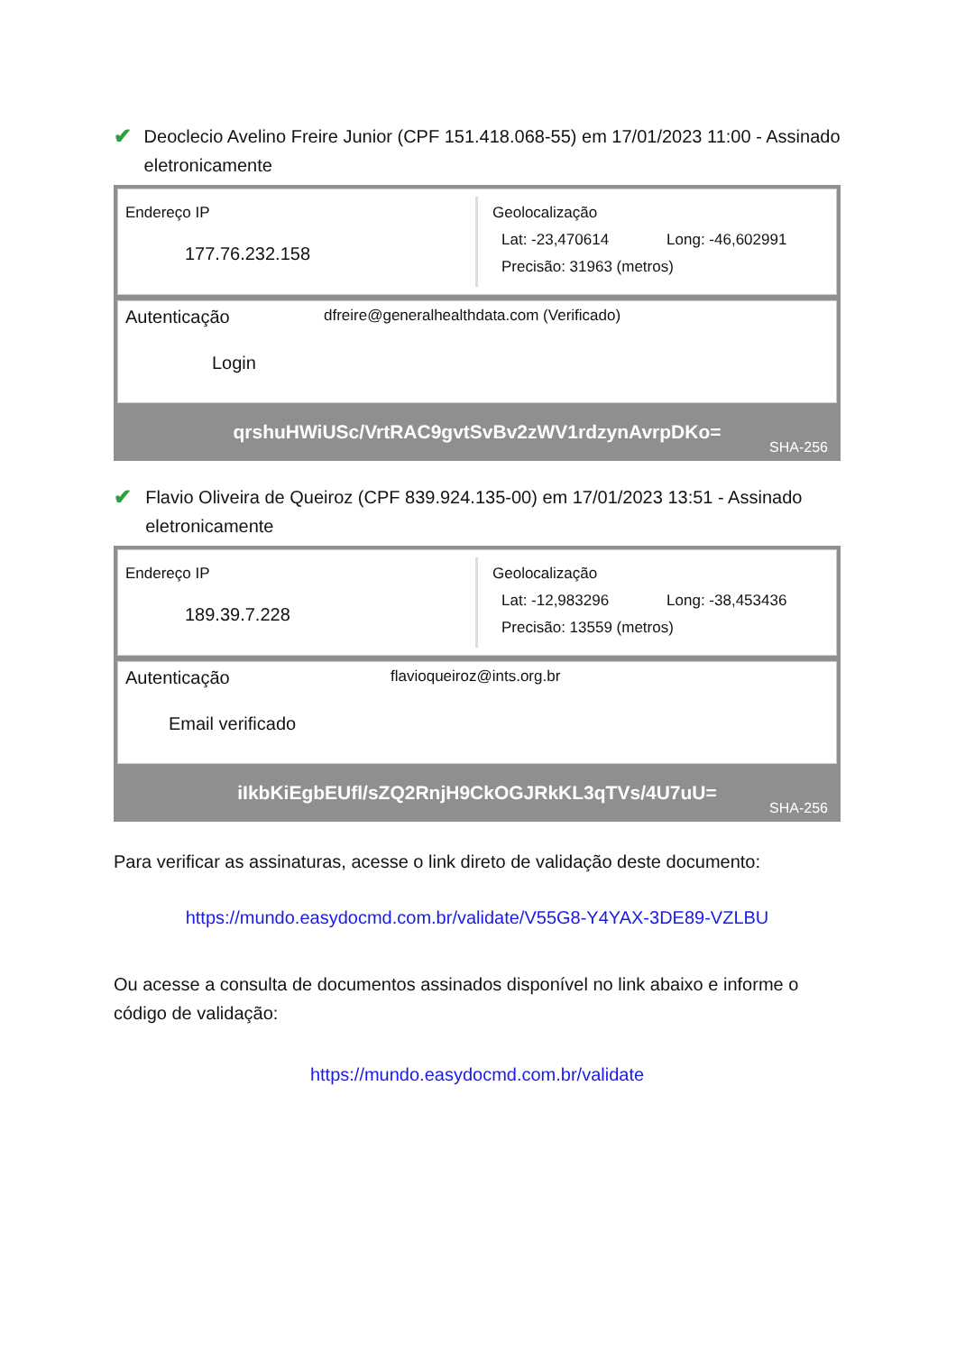✔
Deoclecio Avelino Freire Junior (CPF 151.418.068-55) em 17/01/2023 11:00 - Assinado eletronicamente
Endereço IP
177.76.232.158
Geolocalização
Lat: -23,470614 Long: -46,602991
Precisão: 31963 (metros)
Autenticação
Login
dfreire@generalhealthdata.com (Verificado)
qrshuHWiUSc/VrtRAC9gvtSvBv2zWV1rdzynAvrpDKo=
SHA-256
✔
Flavio Oliveira de Queiroz (CPF 839.924.135-00) em 17/01/2023 13:51 - Assinado eletronicamente
Endereço IP
189.39.7.228
Geolocalização
Lat: -12,983296 Long: -38,453436
Precisão: 13559 (metros)
Autenticação
Email verificado
flavioqueiroz@ints.org.br
iIkbKiEgbEUfl/sZQ2RnjH9CkOGJRkKL3qTVs/4U7uU=
SHA-256
Para verificar as assinaturas, acesse o link direto de validação deste documento:
https://mundo.easydocmd.com.br/validate/V55G8-Y4YAX-3DE89-VZLBU
Ou acesse a consulta de documentos assinados disponível no link abaixo e informe o código de validação:
https://mundo.easydocmd.com.br/validate